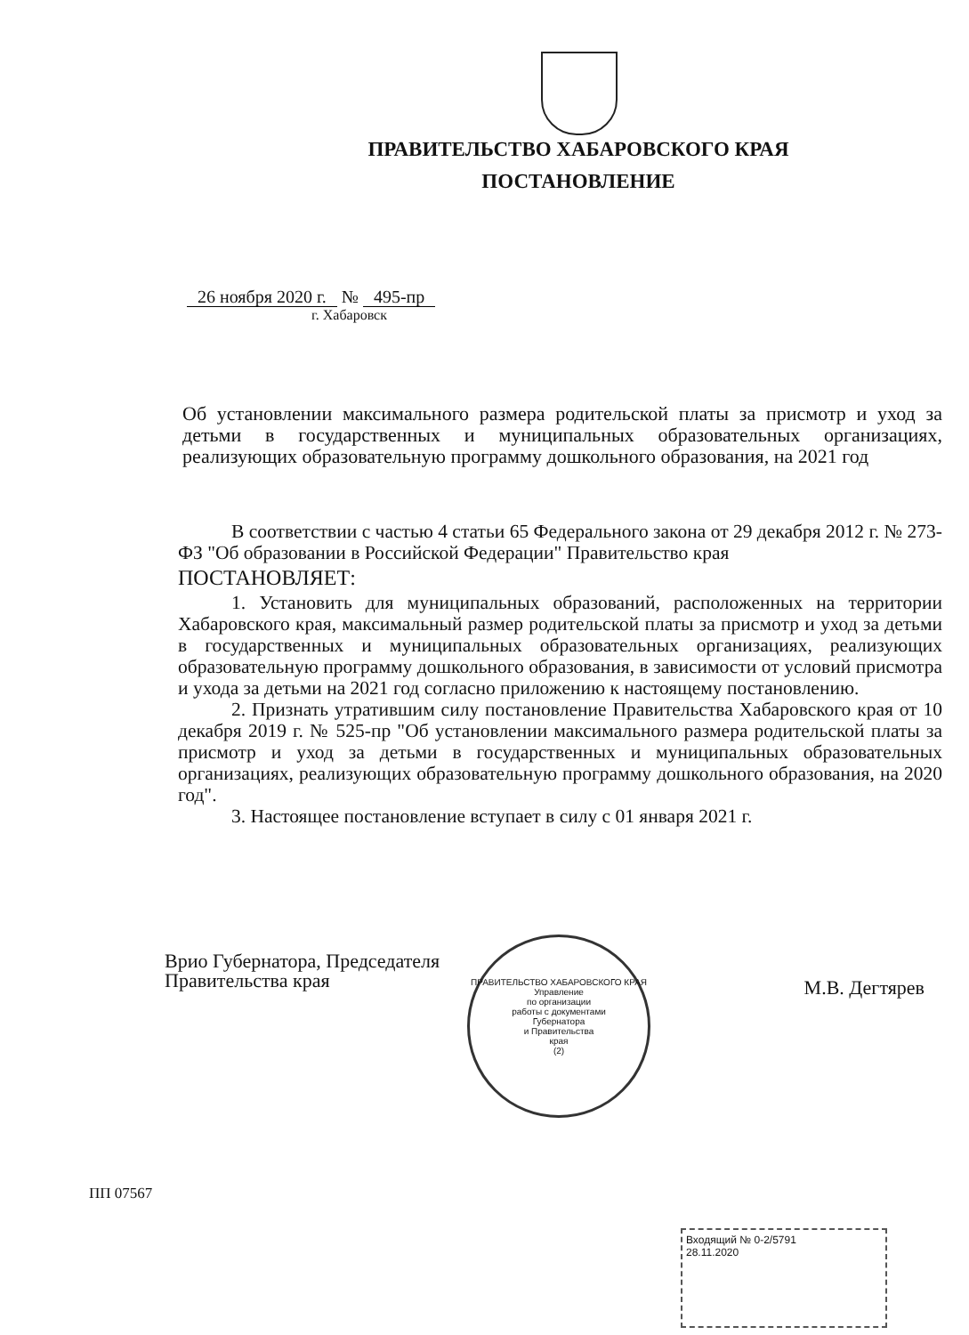ПРАВИТЕЛЬСТВО ХАБАРОВСКОГО КРАЯ
ПОСТАНОВЛЕНИЕ
26 ноября 2020 г. № 495-пр
г. Хабаровск
Об установлении максимального размера родительской платы за присмотр и уход за детьми в государственных и муниципальных образовательных организациях, реализующих образовательную программу дошкольного образования, на 2021 год
В соответствии с частью 4 статьи 65 Федерального закона от 29 декабря 2012 г. № 273-ФЗ "Об образовании в Российской Федерации" Правительство края
ПОСТАНОВЛЯЕТ:
1. Установить для муниципальных образований, расположенных на территории Хабаровского края, максимальный размер родительской платы за присмотр и уход за детьми в государственных и муниципальных образовательных организациях, реализующих образовательную программу дошкольного образования, в зависимости от условий присмотра и ухода за детьми на 2021 год согласно приложению к настоящему постановлению.
2. Признать утратившим силу постановление Правительства Хабаровского края от 10 декабря 2019 г. № 525-пр "Об установлении максимального размера родительской платы за присмотр и уход за детьми в государственных и муниципальных образовательных организациях, реализующих образовательную программу дошкольного образования, на 2020 год".
3. Настоящее постановление вступает в силу с 01 января 2021 г.
Врио Губернатора, Председателя
Правительства края
М.В. Дегтярев
ПРАВИТЕЛЬСТВО ХАБАРОВСКОГО КРАЯ
Управление
по организации
работы с документами
Губернатора
и Правительства
края
(2)
ПП 07567
Входящий № 0-2/5791
28.11.2020